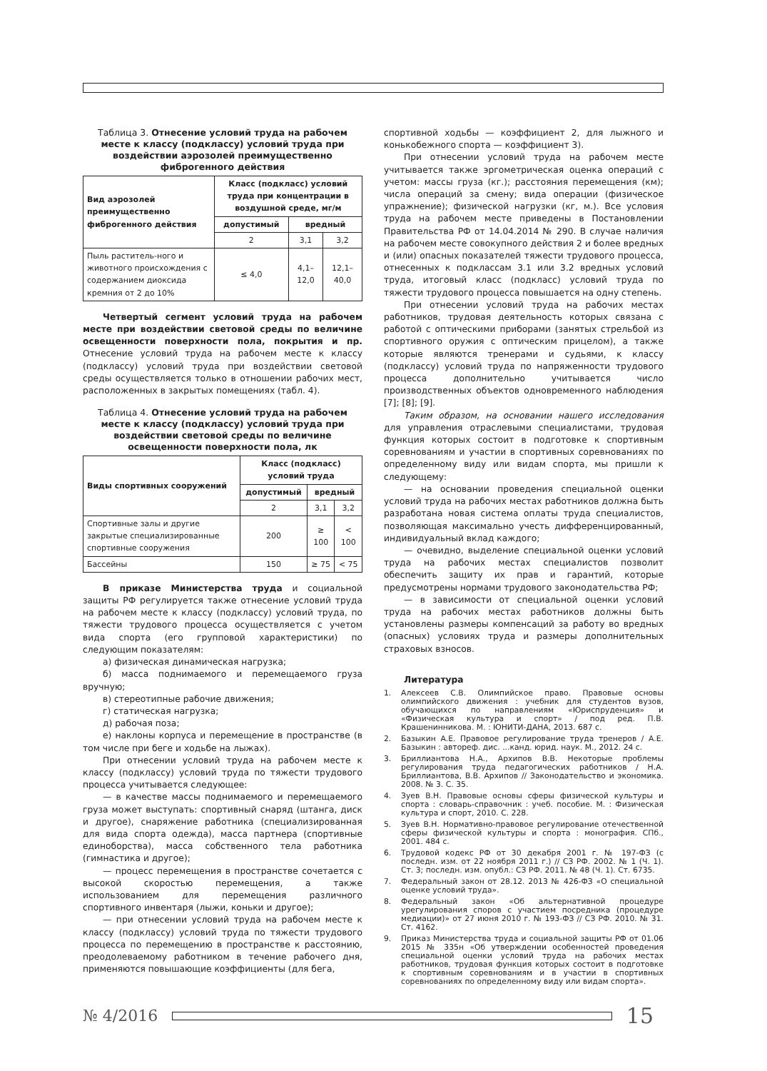Таблица 3. Отнесение условий труда на рабочем месте к классу (подклассу) условий труда при воздействии аэрозолей преимущественно фиброгенного действия
| Вид аэрозолей преимущественно фиброгенного действия | Класс (подкласс) условий труда при концентрации в воздушной среде, мг/м | | |
| --- | --- | --- | --- |
| | допустимый | вредный | |
| | 2 | 3,1 | 3,2 |
| Пыль раститель-ного и животного происхождения с содержанием диоксида кремния от 2 до 10% | ≤ 4,0 | 4,1–12,0 | 12,1–40,0 |
Четвертый сегмент условий труда на рабочем месте при воздействии световой среды по величине освещенности поверхности пола, покрытия и пр. Отнесение условий труда на рабочем месте к классу (подклассу) условий труда при воздействии световой среды осуществляется только в отношении рабочих мест, расположенных в закрытых помещениях (табл. 4).
Таблица 4. Отнесение условий труда на рабочем месте к классу (подклассу) условий труда при воздействии световой среды по величине освещенности поверхности пола, лк
| Виды спортивных сооружений | Класс (подкласс) условий труда | | |
| --- | --- | --- | --- |
| | допустимый | вредный | |
| | 2 | 3,1 | 3,2 |
| Спортивные залы и другие закрытые специализированные спортивные сооружения | 200 | ≥ 100 | < 100 |
| Бассейны | 150 | ≥ 75 | < 75 |
В приказе Министерства труда и социальной защиты РФ регулируется также отнесение условий труда на рабочем месте к классу (подклассу) условий труда, по тяжести трудового процесса осуществляется с учетом вида спорта (его групповой характеристики) по следующим показателям:
а) физическая динамическая нагрузка;
б) масса поднимаемого и перемещаемого груза вручную;
в) стереотипные рабочие движения;
г) статическая нагрузка;
д) рабочая поза;
е) наклоны корпуса и перемещение в пространстве (в том числе при беге и ходьбе на лыжах).
При отнесении условий труда на рабочем месте к классу (подклассу) условий труда по тяжести трудового процесса учитывается следующее:
— в качестве массы поднимаемого и перемещаемого груза может выступать: спортивный снаряд (штанга, диск и другое), снаряжение работника (специализированная для вида спорта одежда), масса партнера (спортивные единоборства), масса собственного тела работника (гимнастика и другое);
— процесс перемещения в пространстве сочетается с высокой скоростью перемещения, а также использованием для перемещения различного спортивного инвентаря (лыжи, коньки и другое);
— при отнесении условий труда на рабочем месте к классу (подклассу) условий труда по тяжести трудового процесса по перемещению в пространстве к расстоянию, преодолеваемому работником в течение рабочего дня, применяются повышающие коэффициенты (для бега,
спортивной ходьбы — коэффициент 2, для лыжного и конькобежного спорта — коэффициент 3).
При отнесении условий труда на рабочем месте учитывается также эргометрическая оценка операций с учетом: массы груза (кг.); расстояния перемещения (км); числа операций за смену; вида операции (физическое упражнение); физической нагрузки (кг, м.). Все условия труда на рабочем месте приведены в Постановлении Правительства РФ от 14.04.2014 № 290. В случае наличия на рабочем месте совокупного действия 2 и более вредных и (или) опасных показателей тяжести трудового процесса, отнесенных к подклассам 3.1 или 3.2 вредных условий труда, итоговый класс (подкласс) условий труда по тяжести трудового процесса повышается на одну степень.
При отнесении условий труда на рабочих местах работников, трудовая деятельность которых связана с работой с оптическими приборами (занятых стрельбой из спортивного оружия с оптическим прицелом), а также которые являются тренерами и судьями, к классу (подклассу) условий труда по напряженности трудового процесса дополнительно учитывается число производственных объектов одновременного наблюдения [7]; [8]; [9].
Таким образом, на основании нашего исследования для управления отраслевыми специалистами, трудовая функция которых состоит в подготовке к спортивным соревнованиям и участии в спортивных соревнованиях по определенному виду или видам спорта, мы пришли к следующему:
— на основании проведения специальной оценки условий труда на рабочих местах работников должна быть разработана новая система оплаты труда специалистов, позволяющая максимально учесть дифференцированный, индивидуальный вклад каждого;
— очевидно, выделение специальной оценки условий труда на рабочих местах специалистов позволит обеспечить защиту их прав и гарантий, которые предусмотрены нормами трудового законодательства РФ;
— в зависимости от специальной оценки условий труда на рабочих местах работников должны быть установлены размеры компенсаций за работу во вредных (опасных) условиях труда и размеры дополнительных страховых взносов.
Литература
1. Алексеев С.В. Олимпийское право. Правовые основы олимпийского движения : учебник для студентов вузов, обучающихся по направлениям «Юриспруденция» и «Физическая культура и спорт» / под ред. П.В. Крашенинникова. М. : ЮНИТИ-ДАНА, 2013. 687 с.
2. Базыкин А.Е. Правовое регулирование труда тренеров / А.Е. Базыкин : автореф. дис. ...канд. юрид. наук. М., 2012. 24 с.
3. Бриллиантова Н.А., Архипов В.В. Некоторые проблемы регулирования труда педагогических работников / Н.А. Бриллиантова, В.В. Архипов // Законодательство и экономика. 2008. № 3. С. 35.
4. Зуев В.Н. Правовые основы сферы физической культуры и спорта : словарь-справочник : учеб. пособие. М. : Физическая культура и спорт, 2010. С. 228.
5. Зуев В.Н. Нормативно-правовое регулирование отечественной сферы физической культуры и спорта : монография. СПб., 2001. 484 с.
6. Трудовой кодекс РФ от 30 декабря 2001 г. № 197-ФЗ (с последн. изм. от 22 ноября 2011 г.) // СЗ РФ. 2002. № 1 (Ч. 1). Ст. 3; последн. изм. опубл.: СЗ РФ. 2011. № 48 (Ч. 1). Ст. 6735.
7. Федеральный закон от 28.12. 2013 № 426-ФЗ «О специальной оценке условий труда».
8. Федеральный закон «Об альтернативной процедуре урегулирования споров с участием посредника (процедуре медиации)» от 27 июня 2010 г. № 193-ФЗ // СЗ РФ. 2010. № 31. Ст. 4162.
9. Приказ Министерства труда и социальной защиты РФ от 01.06 2015 № 335н «Об утверждении особенностей проведения специальной оценки условий труда на рабочих местах работников, трудовая функция которых состоит в подготовке к спортивным соревнованиям и в участии в спортивных соревнованиях по определенному виду или видам спорта».
№ 4/2016
15